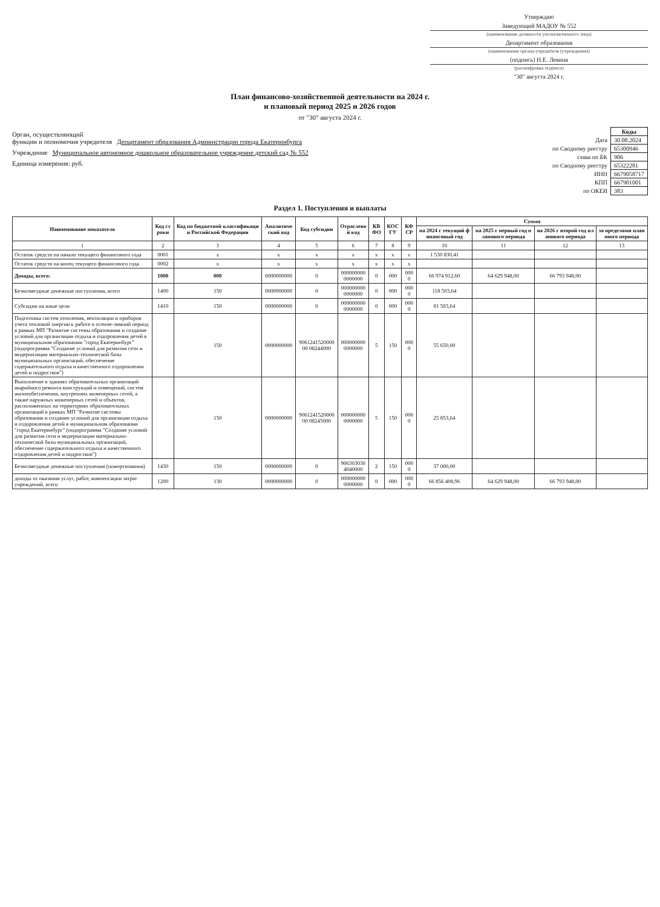Утверждаю
Заведующий МАДОУ № 552
(наименование должности уполномоченного лица)
Департамент образования
(наименование органа-учредителя (учреждения))
(подпись) Н.Е. Левина
(расшифровка подписи)
"30" августа 2024 г.
План финансово-хозяйственной деятельности на 2024 г.
и плановый период 2025 и 2026 годов
от "30" августа 2024 г.
Орган, осуществляющий
функции и полномочия учредителя Департамент образования Администрации города Екатеринбурга
Учреждение Муниципальное автономное дошкольное образовательное учреждение детский сад № 552
Единица измерения: руб.
| | Коды |
| Дата | 30.08.2024 |
| по Сводному реестру | 65300946 |
| глава по БК | 906 |
| по Сводному реестру | 65322281 |
| ИНН | 6679058717 |
| КПП | 667901001 |
| по ОКЕИ | 383 |
Раздел 1. Поступления и выплаты
| Наименование показателя | Код строки | Код по бюджетной классификации Российской Федерации | Аналитический код | Код субсидии | Отраслевой код | КВФО | КОСГУ | КФСР | Сумма | | | |
| --- | --- | --- | --- | --- | --- | --- | --- | --- | --- | --- | --- | --- |
| | | | | | | | | | на 2024 г текущий финансовый год | на 2025 г первый год планового периода | на 2026 г второй год планового периода | за пределами планового периода |
| 1 | 2 | 3 | 4 | 5 | 6 | 7 | 8 | 9 | 10 | 11 | 12 | 13 |
| Остаток средств на начало текущего финансового года | 0001 | x | x | x | x | x | x | x | 1 530 830,41 | | | |
| Остаток средств на конец текущего финансового года | 0002 | x | x | x | x | x | x | x | | | | |
| Доходы, всего: | 1000 | 000 | 0000000000 | 0 | 0000000000000000 | 0 | 000 | 0000 | 66 974 912,60 | 64 629 948,00 | 66 793 948,00 | |
| Безвозмездные денежные поступления, всего | 1400 | 150 | 0000000000 | 0 | 0000000000000000 | 0 | 000 | 0000 | 118 503,64 | | | |
| Субсидии на иные цели | 1410 | 150 | 0000000000 | 0 | 0000000000000000 | 0 | 000 | 0000 | 81 503,64 | | | |
| Подготовка систем отопления, вентиляции и приборов учета тепловой энергии к работе в осенне-зимний период в рамках МП "Развитие системы образования и создание условий для организации отдыха и оздоровления детей в муниципальном образовании "город Екатеринбург" (подпрограмма "Создание условий для развития сети и модернизации материально-технической базы муниципальных организаций, обеспечение содержательного отдыха и качественного оздоровления детей и подростков") | | 150 | 0000000000 | 906124152000000 08244000 | 0000000000000000 | 5 | 150 | 0000 | 55 650,00 | | | |
| Выполнение в зданиях образовательных организаций аварийного ремонта конструкций и помещений, систем жизнеобеспечения, внутренних инженерных сетей, а также наружных инженерных сетей и объектов, расположенных на территориях образовательных организаций в рамках МП "Развитие системы образования и создание условий для организации отдыха и оздоровления детей в муниципальном образовании "город Екатеринбург" (подпрограмма "Создание условий для развития сети и модернизации материально-технической базы муниципальных организаций, обеспечение содержательного отдыха и качественного оздоровления детей и подростков") | | 150 | 0000000000 | 906124152000000 08245000 | 0000000000000000 | 5 | 150 | 0000 | 25 853,64 | | | |
| Безвозмездные денежные поступления (пожертвования) | 1430 | 150 | 0000000000 | 0 | 9063030304040000 | 2 | 150 | 0000 | 37 000,00 | | | |
| доходы от оказания услуг, работ, компенсации затрат учреждений, всего | 1200 | 130 | 0000000000 | 0 | 0000000000000000 | 0 | 000 | 0000 | 66 856 408,96 | 64 629 948,00 | 66 793 948,00 | |